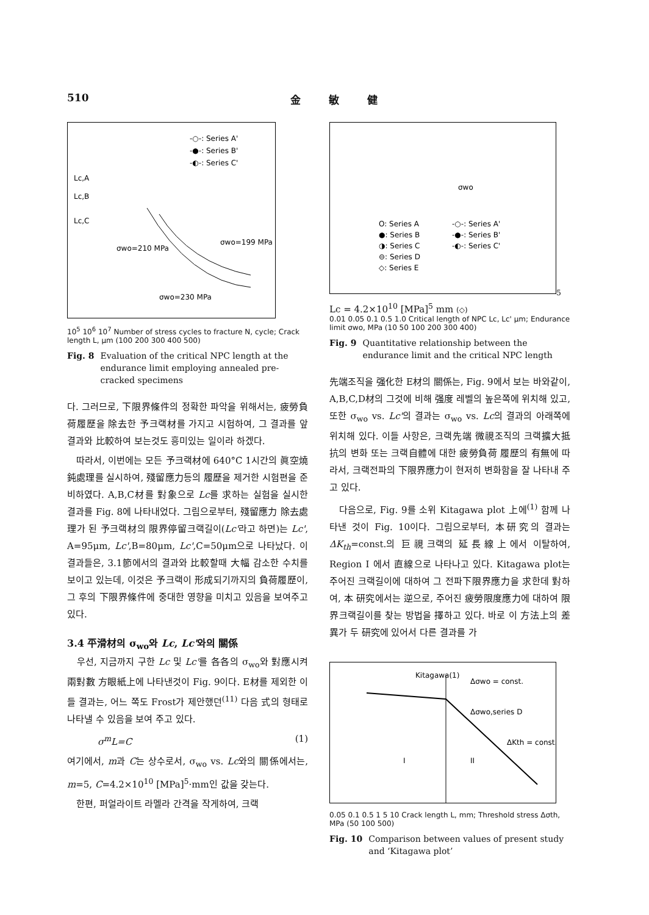510 金 敏 健
-○-: Series A'
-●-: Series B'
-◐-: Series C'
Lc,A
Lc,B
Lc,C
σwo=210 MPa
σwo=199 MPa
σwo=230 MPa
10<sup>5</sup> 10<sup>6</sup> 10<sup>7</sup> Number of stress cycles to fracture N, cycle; Crack length L, μm (100 200 300 400 500)
Fig. 8 Evaluation of the critical NPC length at the endurance limit employing annealed pre-cracked specimens
다. 그러므로, 下限界條件의 정확한 파악을 위해서는, 疲勞負荷履歷을 除去한 予크랙材를 가지고 시험하여, 그 결과를 앞 결과와 比較하여 보는것도 흥미있는 일이라 하겠다.
　따라서, 이번에는 모든 予크랙材에 640°C 1시간의 眞空燒鈍處理를 실시하여, 殘留應力등의 履歷을 제거한 시험편을 준비하였다. A,B,C材를 對象으로 Lc를 求하는 실험을 실시한 결과를 Fig. 8에 나타내었다. 그림으로부터, 殘留應力 除去處理가 된 予크랙材의 限界停留크랙길이(Lc'라고 하면)는 Lc', A=95μm, Lc',B=80μm, Lc',C=50μm으로 나타났다. 이 결과들은, 3.1節에서의 결과와 比較할때 大幅 감소한 수치를 보이고 있는데, 이것은 予크랙이 形成되기까지의 負荷履歷이, 그 후의 下限界條件에 중대한 영향을 미치고 있음을 보여주고 있다.
3.4 平滑材의 σ<sub>wo</sub>와 Lc, Lc'와의 關係
　우선, 지금까지 구한 Lc 및 Lc'를 各各의 σ<sub>wo</sub>와 對應시켜 兩對數 方眼紙上에 나타낸것이 Fig. 9이다. E材를 제외한 이들 결과는, 어느 쪽도 Frost가 제안했던<sup>(11)</sup> 다음 式의 형태로 나타낼 수 있음을 보여 주고 있다.
σ<sup>m</sup>L=C (1)
여기에서, m과 C는 상수로서, σ<sub>wo</sub> vs. Lc와의 關係에서는, m=5, C=4.2×10<sup>10</sup> [MPa]<sup>5</sup>·mm인 값을 갖는다.
　한편, 퍼얼라이트 라멜라 간격을 작게하여, 크랙
O: Series A
-○-: Series A'
●: Series B
-●-: Series B'
◑: Series C
-◐-: Series C'
⊖: Series D
◇: Series E
σwo5 Lc = 4.2×1010 [MPa]5 mm
(◇)
0.01 0.05 0.1 0.5 1.0 Critical length of NPC Lc, Lc' μm; Endurance limit σwo, MPa (10 50 100 200 300 400)
Fig. 9 Quantitative relationship between the endurance limit and the critical NPC length
先端조직을 强化한 E材의 關係는, Fig. 9에서 보는 바와같이, A,B,C,D材의 그것에 비해 强度 레벨의 높은쪽에 위치해 있고, 또한 σ<sub>wo</sub> vs. Lc'의 결과는 σ<sub>wo</sub> vs. Lc의 결과의 아래쪽에 위치해 있다. 이들 사항은, 크랙先端 微視조직의 크랙擴大抵抗의 변화 또는 크랙自體에 대한 疲勞負荷 履歷의 有無에 따라서, 크랙전파의 下限界應力이 현저히 변화함을 잘 나타내 주고 있다.
　다음으로, Fig. 9를 소위 Kitagawa plot 上에<sup>(1)</sup> 함께 나타낸 것이 Fig. 10이다. 그림으로부터, 本研究의 결과는 ΔK<sub>th</sub>=const.의 巨視크랙의 延長線上에서 이탈하여, Region I 에서 直線으로 나타나고 있다. Kitagawa plot는 주어진 크랙길이에 대하여 그 전파下限界應力을 求한데 對하여, 本 研究에서는 逆으로, 주어진 疲勞限度應力에 대하여 限界크랙길이를 찾는 방법을 擇하고 있다. 바로 이 方法上의 差異가 두 研究에 있어서 다른 결과를 가
Kitagawa(1)
Δσwo = const.
Δσwo,series D
ΔKth = const.
I
II
0.05 0.1 0.5 1 5 10 Crack length L, mm; Threshold stress Δσth, MPa (50 100 500)
Fig. 10 Comparison between values of present study and ‘Kitagawa plot’